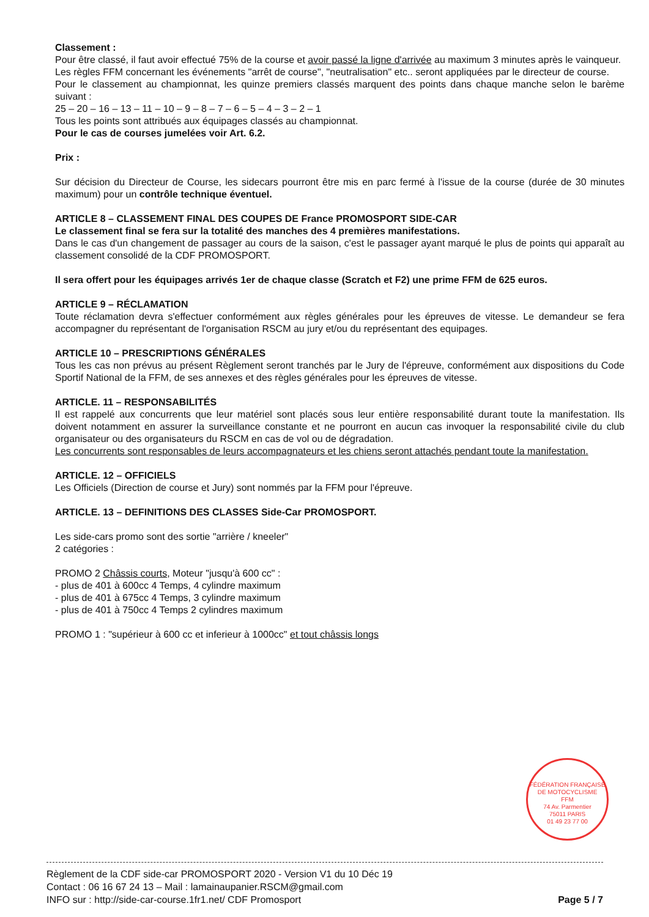Classement :
Pour être classé, il faut avoir effectué 75% de la course et avoir passé la ligne d'arrivée au maximum 3 minutes après le vainqueur.
Les règles FFM concernant les événements "arrêt de course", "neutralisation" etc.. seront appliquées par le directeur de course.
Pour le classement au championnat, les quinze premiers classés marquent des points dans chaque manche selon le barème suivant :
25 – 20 – 16 – 13 – 11 – 10 – 9 – 8 – 7 – 6 – 5 – 4 – 3 – 2 – 1
Tous les points sont attribués aux équipages classés au championnat.
Pour le cas de courses jumelées voir Art. 6.2.
Prix :
Sur décision du Directeur de Course, les sidecars pourront être mis en parc fermé à l'issue de la course (durée de 30 minutes maximum) pour un contrôle technique éventuel.
ARTICLE 8 – CLASSEMENT FINAL DES COUPES DE France PROMOSPORT SIDE-CAR
Le classement final se fera sur la totalité des manches des 4 premières manifestations.
Dans le cas d'un changement de passager au cours de la saison, c'est le passager ayant marqué le plus de points qui apparaît au classement consolidé de la CDF PROMOSPORT.
Il sera offert pour les équipages arrivés 1er de chaque classe (Scratch et F2) une prime FFM de 625 euros.
ARTICLE 9 – RÉCLAMATION
Toute réclamation devra s'effectuer conformément aux règles générales pour les épreuves de vitesse. Le demandeur se fera accompagner du représentant de l'organisation RSCM au jury et/ou du représentant des equipages.
ARTICLE 10 – PRESCRIPTIONS GÉNÉRALES
Tous les cas non prévus au présent Règlement seront tranchés par le Jury de l'épreuve, conformément aux dispositions du Code Sportif National de la FFM, de ses annexes et des règles générales pour les épreuves de vitesse.
ARTICLE. 11 – RESPONSABILITÉS
Il est rappelé aux concurrents que leur matériel sont placés sous leur entière responsabilité durant toute la manifestation. Ils doivent notamment en assurer la surveillance constante et ne pourront en aucun cas invoquer la responsabilité civile du club organisateur ou des organisateurs du RSCM en cas de vol ou de dégradation.
Les concurrents sont responsables de leurs accompagnateurs et les chiens seront attachés pendant toute la manifestation.
ARTICLE. 12 – OFFICIELS
Les Officiels (Direction de course et Jury) sont nommés par la FFM pour l'épreuve.
ARTICLE. 13 – DEFINITIONS DES CLASSES Side-Car PROMOSPORT.
Les side-cars promo sont des sortie "arrière / kneeler"
2 catégories :
PROMO 2 Châssis courts, Moteur "jusqu'à 600 cc" :
- plus de 401 à 600cc 4 Temps, 4 cylindre maximum
- plus de 401 à 675cc 4 Temps, 3 cylindre maximum
- plus de 401 à 750cc 4 Temps 2 cylindres maximum
PROMO 1 : "supérieur à 600 cc et inferieur à 1000cc" et tout châssis longs
FÉDÉRATION FRANÇAISE DE MOTOCYCLISME
FFM
74 Av. Parmentier
75011 PARIS
01 49 23 77 00
Règlement de la CDF side-car PROMOSPORT 2020 - Version V1 du 10 Déc 19
Contact : 06 16 67 24 13 – Mail : lamainaupanier.RSCM@gmail.com
INFO sur : http://side-car-course.1fr1.net/ CDF Promosport
Page 5 / 7